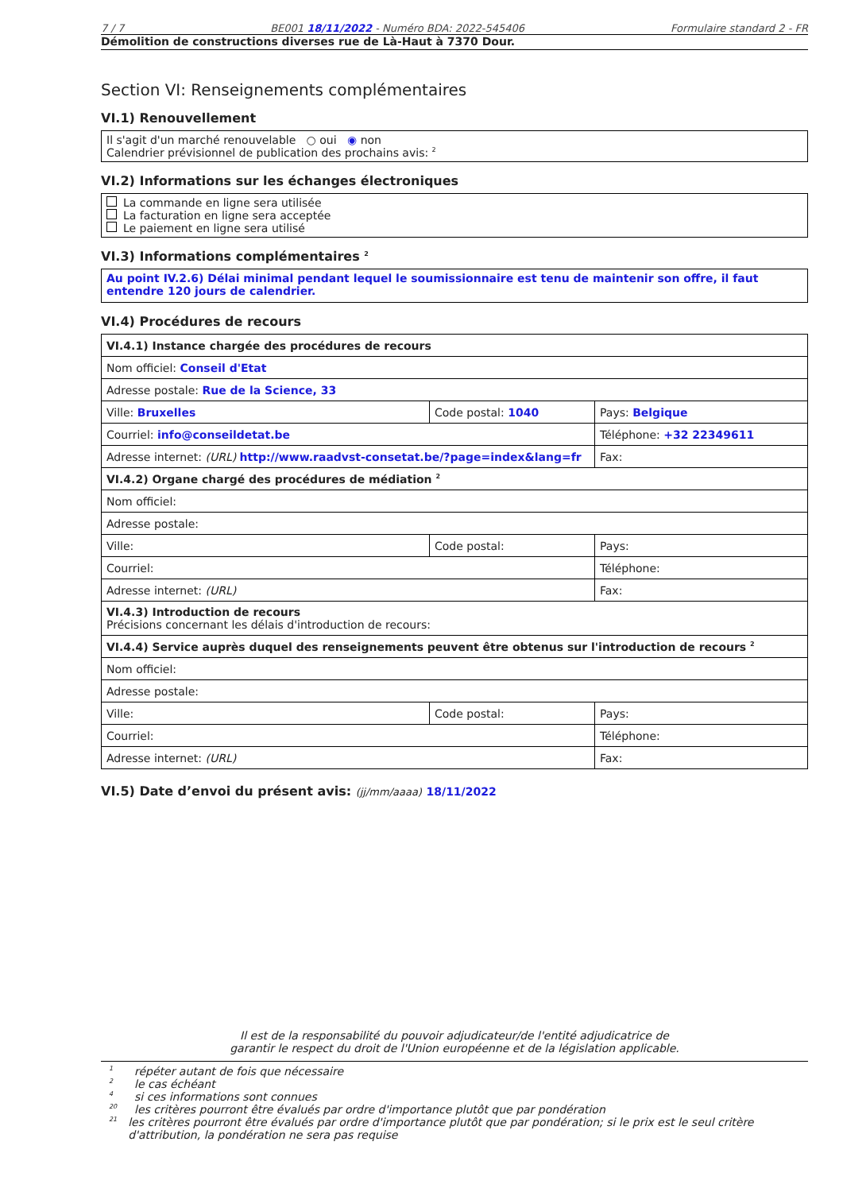7 / 7 BE001 18/11/2022 - Numéro BDA: 2022-545406 Formulaire standard 2 - FR
Démolition de constructions diverses rue de Là-Haut à 7370 Dour.
Section VI: Renseignements complémentaires
VI.1) Renouvellement
Il s'agit d'un marché renouvelable ○ oui ◉ non
Calendrier prévisionnel de publication des prochains avis: <sup>2</sup>
VI.2) Informations sur les échanges électroniques
La commande en ligne sera utilisée
La facturation en ligne sera acceptée
Le paiement en ligne sera utilisé
VI.3) Informations complémentaires <sup>2</sup>
Au point IV.2.6) Délai minimal pendant lequel le soumissionnaire est tenu de maintenir son offre, il faut entendre 120 jours de calendrier.
VI.4) Procédures de recours
| VI.4.1) Instance chargée des procédures de recours | | |
| Nom officiel: Conseil d'Etat | | |
| Adresse postale: Rue de la Science, 33 | | |
| Ville: Bruxelles | Code postal: 1040 | Pays: Belgique |
| Courriel: info@conseildetat.be | | Téléphone: +32 22349611 |
| Adresse internet: (URL) http://www.raadvst-consetat.be/?page=index&lang=fr | | Fax: |
| VI.4.2) Organe chargé des procédures de médiation <sup>2</sup> | | |
| Nom officiel: | | |
| Adresse postale: | | |
| Ville: | Code postal: | Pays: |
| Courriel: | | Téléphone: |
| Adresse internet: (URL) | | Fax: |
| VI.4.3) Introduction de recours Précisions concernant les délais d'introduction de recours: | | |
| VI.4.4) Service auprès duquel des renseignements peuvent être obtenus sur l'introduction de recours <sup>2</sup> | | |
| Nom officiel: | | |
| Adresse postale: | | |
| Ville: | Code postal: | Pays: |
| Courriel: | | Téléphone: |
| Adresse internet: (URL) | | Fax: |
VI.5) Date d’envoi du présent avis: (jj/mm/aaaa) 18/11/2022
Il est de la responsabilité du pouvoir adjudicateur/de l'entité adjudicatrice de
garantir le respect du droit de l'Union européenne et de la législation applicable.
1 répéter autant de fois que nécessaire
2 le cas échéant
4 si ces informations sont connues
20 les critères pourront être évalués par ordre d'importance plutôt que par pondération
21 les critères pourront être évalués par ordre d'importance plutôt que par pondération; si le prix est le seul critère d'attribution, la pondération ne sera pas requise